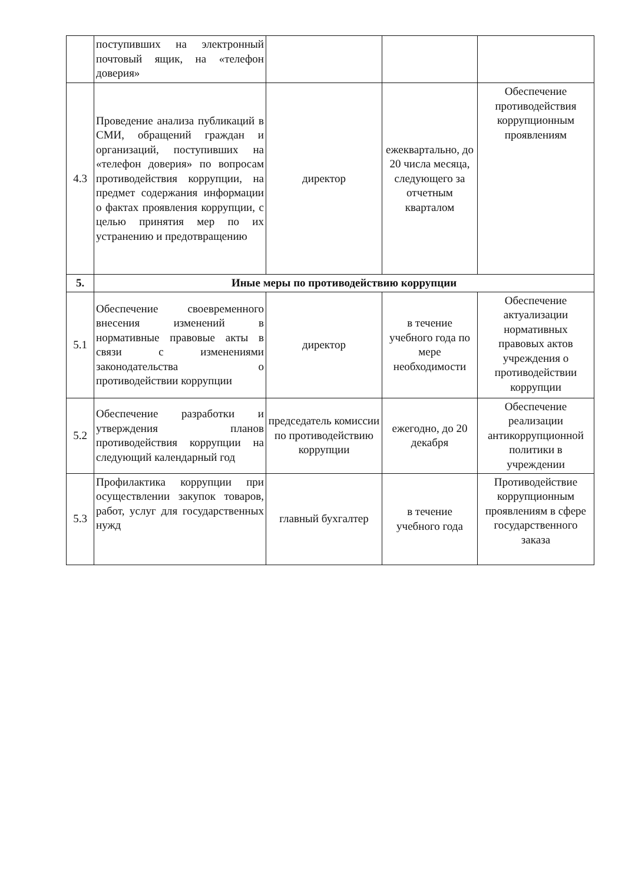| | поступивших на электронный почтовый ящик, на «телефон доверия» | | | |
| 4.3 | Проведение анализа публикаций в СМИ, обращений граждан и организаций, поступивших на «телефон доверия» по вопросам противодействия коррупции, на предмет содержания информации о фактах проявления коррупции, с целью принятия мер по их устранению и предотвращению | директор | ежеквартально, до 20 числа месяца, следующего за отчетным кварталом | Обеспечение противодействия коррупционным проявлениям |
| 5. | Иные меры по противодействию коррупции | | | |
| 5.1 | Обеспечение своевременного внесения изменений в нормативные правовые акты в связи с изменениями законодательства о противодействии коррупции | директор | в течение учебного года по мере необходимости | Обеспечение актуализации нормативных правовых актов учреждения о противодействии коррупции |
| 5.2 | Обеспечение разработки и утверждения планов противодействия коррупции на следующий календарный год | председатель комиссии по противодействию коррупции | ежегодно, до 20 декабря | Обеспечение реализации антикоррупционной политики в учреждении |
| 5.3 | Профилактика коррупции при осуществлении закупок товаров, работ, услуг для государственных нужд | главный бухгалтер | в течение учебного года | Противодействие коррупционным проявлениям в сфере государственного заказа |